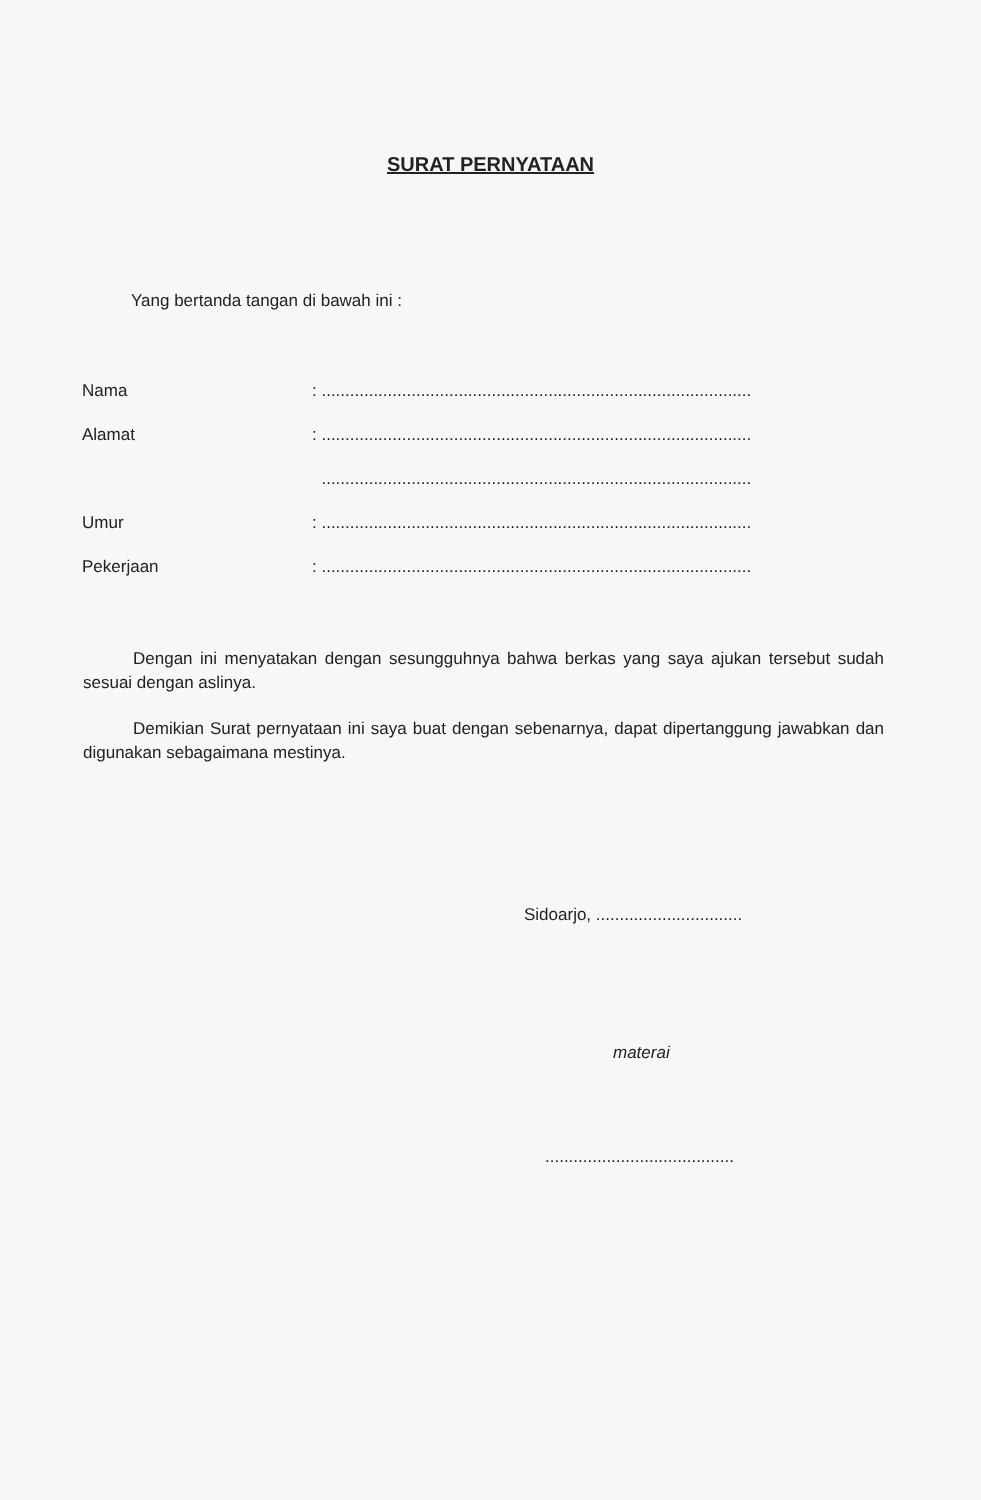SURAT PERNYATAAN
Yang bertanda tangan di bawah ini :
Nama : ...........................................................................................
Alamat : ...........................................................................................
...........................................................................................
Umur : ...........................................................................................
Pekerjaan : ...........................................................................................
Dengan ini menyatakan dengan sesungguhnya bahwa berkas yang saya ajukan tersebut sudah sesuai dengan aslinya.
Demikian Surat pernyataan ini saya buat dengan sebenarnya, dapat dipertanggung jawabkan dan digunakan sebagaimana mestinya.
Sidoarjo, ...............................
materai
........................................